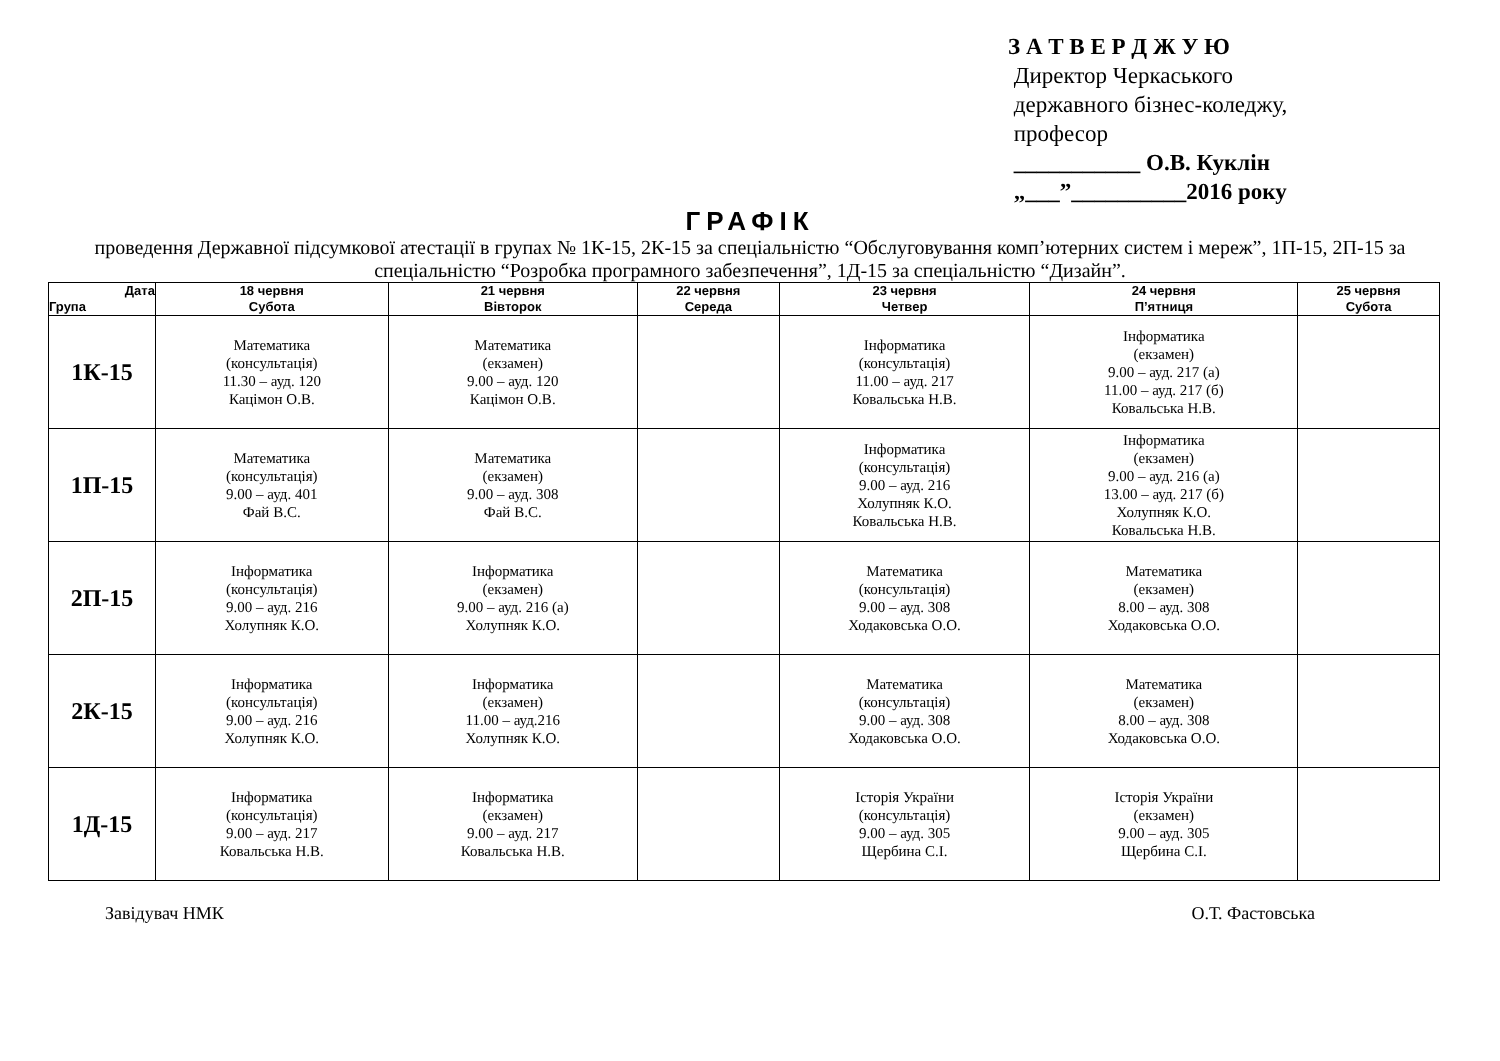З А Т В Е Р Д Ж У Ю
Директор Черкаського
державного бізнес-коледжу,
професор
___________ О.В. Куклін
„___”__________2016 року
ГРАФІК
проведення Державної підсумкової атестації в групах № 1К-15, 2К-15 за спеціальністю “Обслуговування комп’ютерних систем і мереж”, 1П-15, 2П-15 за спеціальністю “Розробка програмного забезпечення”, 1Д-15 за спеціальністю “Дизайн”.
| Дата Група | 18 червня Субота | 21 червня Вівторок | 22 червня Середа | 23 червня Четвер | 24 червня П’ятниця | 25 червня Субота |
| --- | --- | --- | --- | --- | --- | --- |
| 1К-15 | Математика (консультація) 11.30 – ауд. 120 Кацімон О.В. | Математика (екзамен) 9.00 – ауд. 120 Кацімон О.В. | | Інформатика (консультація) 11.00 – ауд. 217 Ковальська Н.В. | Інформатика (екзамен) 9.00 – ауд. 217 (а) 11.00 – ауд. 217 (б) Ковальська Н.В. | |
| 1П-15 | Математика (консультація) 9.00 – ауд. 401 Фай В.С. | Математика (екзамен) 9.00 – ауд. 308 Фай В.С. | | Інформатика (консультація) 9.00 – ауд. 216 Холупняк К.О. Ковальська Н.В. | Інформатика (екзамен) 9.00 – ауд. 216 (а) 13.00 – ауд. 217 (б) Холупняк К.О. Ковальська Н.В. | |
| 2П-15 | Інформатика (консультація) 9.00 – ауд. 216 Холупняк К.О. | Інформатика (екзамен) 9.00 – ауд. 216 (а) Холупняк К.О. | | Математика (консультація) 9.00 – ауд. 308 Ходаковська О.О. | Математика (екзамен) 8.00 – ауд. 308 Ходаковська О.О. | |
| 2К-15 | Інформатика (консультація) 9.00 – ауд. 216 Холупняк К.О. | Інформатика (екзамен) 11.00 – ауд.216 Холупняк К.О. | | Математика (консультація) 9.00 – ауд. 308 Ходаковська О.О. | Математика (екзамен) 8.00 – ауд. 308 Ходаковська О.О. | |
| 1Д-15 | Інформатика (консультація) 9.00 – ауд. 217 Ковальська Н.В. | Інформатика (екзамен) 9.00 – ауд. 217 Ковальська Н.В. | | Історія України (консультація) 9.00 – ауд. 305 Щербина С.І. | Історія України (екзамен) 9.00 – ауд. 305 Щербина С.І. | |
Завідувач НМК О.Т. Фастовська